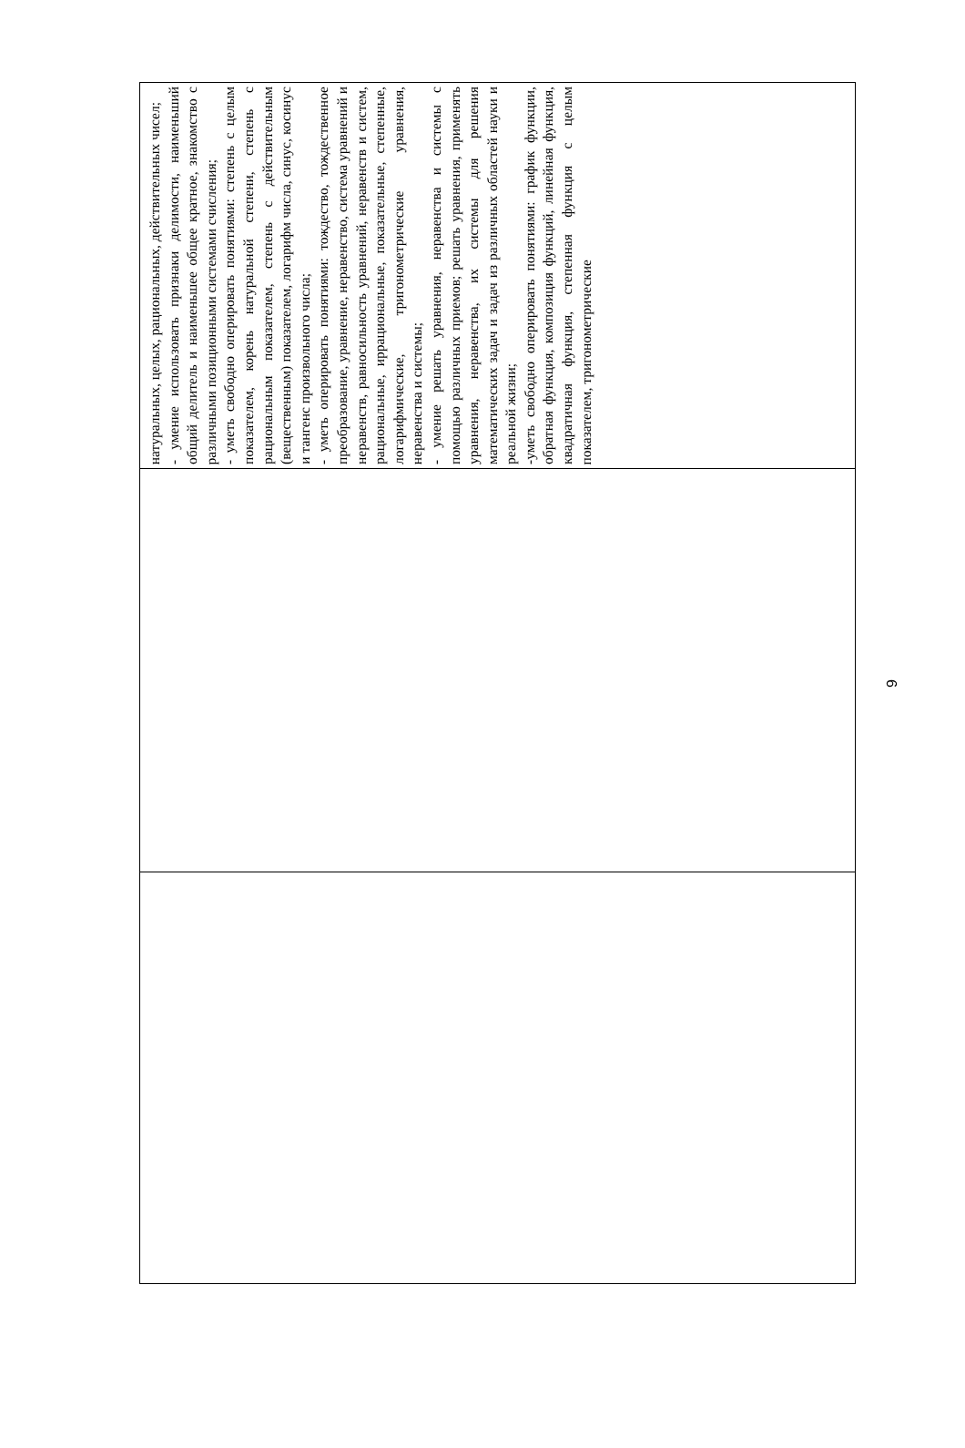| | | натуральных, целых, рациональных, действительных чисел; - умение использовать признаки делимости, наименьший общий делитель и наименьшее общее кратное, знакомство с различными позиционными системами счисления; - уметь свободно оперировать понятиями: степень с целым показателем, корень натуральной степени, степень с рациональным показателем, степень с действительным (вещественным) показателем, логарифм числа, синус, косинус и тангенс произвольного числа; - уметь оперировать понятиями: тождество, тождественное преобразование, уравнение, неравенство, система уравнений и неравенств, равносильность уравнений, неравенств и систем, рациональные, иррациональные, показательные, степенные, логарифмические, тригонометрические уравнения, неравенства и системы; - умение решать уравнения, неравенства и системы с помощью различных приемов; решать уравнения, применять уравнения, неравенства, их системы для решения математических задач и задач из различных областей науки и реальной жизни; -уметь свободно оперировать понятиями: график функции, обратная функция, композиция функций, линейная функция, квадратичная функция, степенная функция с целым показателем, тригонометрические |
9